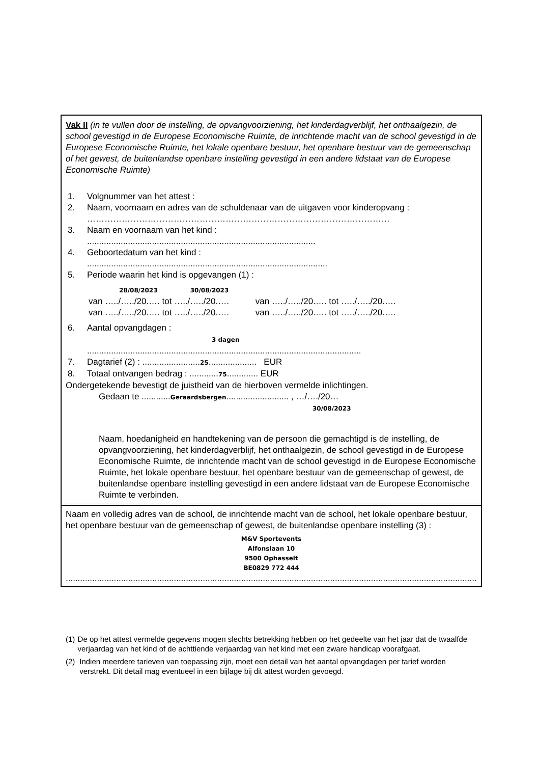Vak II (in te vullen door de instelling, de opvangvoorziening, het kinderdagverblijf, het onthaalgezin, de school gevestigd in de Europese Economische Ruimte, de inrichtende macht van de school gevestigd in de Europese Economische Ruimte, het lokale openbare bestuur, het openbare bestuur van de gemeenschap of het gewest, de buitenlandse openbare instelling gevestigd in een andere lidstaat van de Europese Economische Ruimte)
1. Volgnummer van het attest :
2. Naam, voornaam en adres van de schuldenaar van de uitgaven voor kinderopvang :
……………………………………………………………………………………………
3. Naam en voornaam van het kind :
...............................................................................................
4. Geboortedatum van het kind :
....................................................................................................
5. Periode waarin het kind is opgevangen (1) :
28/08/2023 30/08/2023
van …../…../20.…. tot …../…../20.…. van …../…../20.…. tot …../…../20.….
van …../…../20.…. tot …../…../20.…. van …../…../20.…. tot …../…../20.….
6. Aantal opvangdagen :
3 dagen
..................................................................................................................
7. Dagtarief (2) : ........................25.................... EUR
8. Totaal ontvangen bedrag : ............75............. EUR
Ondergetekende bevestigt de juistheid van de hierboven vermelde inlichtingen.
Gedaan te ............Geraardsbergen.......................... , …/…./20…
30/08/2023
Naam, hoedanigheid en handtekening van de persoon die gemachtigd is de instelling, de opvangvoorziening, het kinderdagverblijf, het onthaalgezin, de school gevestigd in de Europese Economische Ruimte, de inrichtende macht van de school gevestigd in de Europese Economische Ruimte, het lokale openbare bestuur, het openbare bestuur van de gemeenschap of gewest, de buitenlandse openbare instelling gevestigd in een andere lidstaat van de Europese Economische Ruimte te verbinden.
Naam en volledig adres van de school, de inrichtende macht van de school, het lokale openbare bestuur, het openbare bestuur van de gemeenschap of gewest, de buitenlandse openbare instelling (3) :
M&V Sportevents
Alfonslaan 10
9500 Ophasselt
BE0829 772 444
...........................................................................................................................................................................
(1) De op het attest vermelde gegevens mogen slechts betrekking hebben op het gedeelte van het jaar dat de twaalfde verjaardag van het kind of de achttiende verjaardag van het kind met een zware handicap voorafgaat.
(2) Indien meerdere tarieven van toepassing zijn, moet een detail van het aantal opvangdagen per tarief worden verstrekt. Dit detail mag eventueel in een bijlage bij dit attest worden gevoegd.